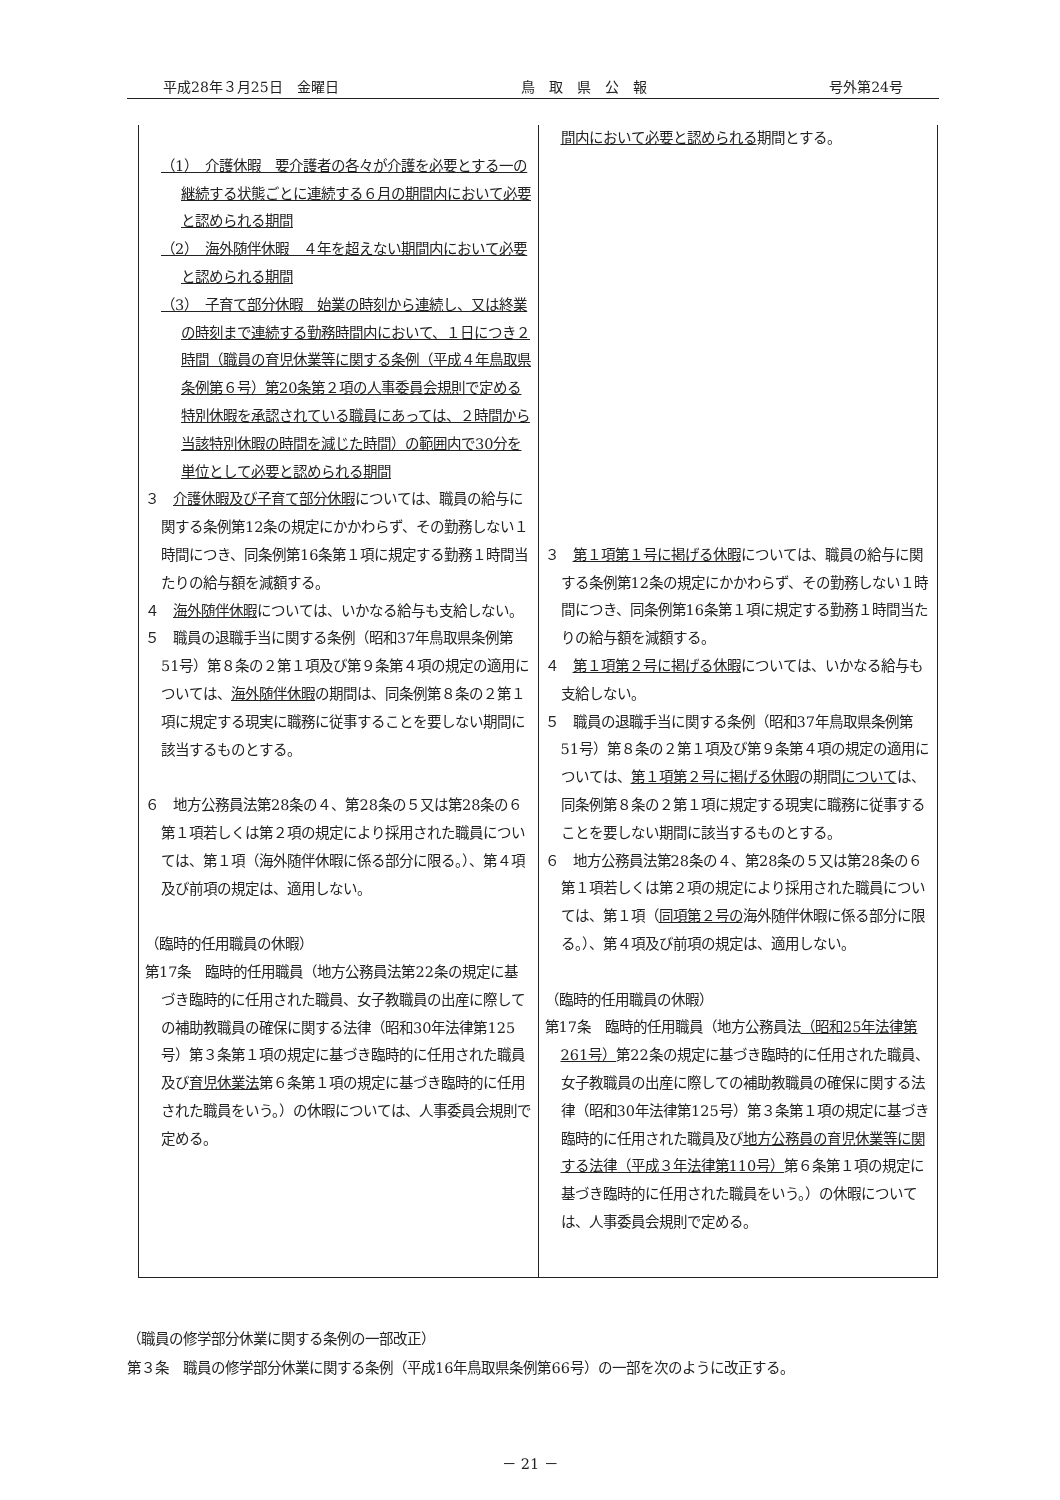平成28年３月25日　金曜日 鳥　取　県　公　報 号外第24号
| （1） 介護休暇 要介護者の各々が介護を必要とする一の継続する状態ごとに連続する６月の期間内において必要と認められる期間 （2） 海外随伴休暇 ４年を超えない期間内において必要と認められる期間 （3） 子育て部分休暇 始業の時刻から連続し、又は終業の時刻まで連続する勤務時間内において、１日につき２時間（職員の育児休業等に関する条例（平成４年鳥取県条例第６号）第20条第２項の人事委員会規則で定める特別休暇を承認されている職員にあっては、２時間から当該特別休暇の時間を減じた時間）の範囲内で30分を単位として必要と認められる期間 ３ 介護休暇及び子育て部分休暇 については、職員の給与に関する条例第12条の規定にかかわらず、その勤務しない１時間につき、同条例第16条第１項に規定する勤務１時間当たりの給与額を減額する。 ４ 海外随伴休暇 については、いかなる給与も支給しない。 ５ 職員の退職手当に関する条例（昭和37年鳥取県条例第51号）第８条の２第１項及び第９条第４項の規定の適用については、 海外随伴休暇 の期間は、同条例第８条の２第１項に規定する現実に職務に従事することを要しない期間に該当するものとする。 ６ 地方公務員法第28条の４、第28条の５又は第28条の６第１項若しくは第２項の規定により採用された職員については、第１項（海外随伴休暇に係る部分に限る。）、第４項及び前項の規定は、適用しない。 （臨時的任用職員の休暇） 第17条 臨時的任用職員（地方公務員法第22条の規定に基づき臨時的に任用された職員、女子教職員の出産に際しての補助教職員の確保に関する法律（昭和30年法律第125号）第３条第１項の規定に基づき臨時的に任用された職員及び 育児休業法 第６条第１項の規定に基づき臨時的に任用された職員をいう。）の休暇については、人事委員会規則で定める。 | 間内において必要と認められる 期間とする。 ３ 第１項第１号に掲げる休暇 については、職員の給与に関する条例第12条の規定にかかわらず、その勤務しない１時間につき、同条例第16条第１項に規定する勤務１時間当たりの給与額を減額する。 ４ 第１項第２号に掲げる休暇 については、いかなる給与も支給しない。 ５ 職員の退職手当に関する条例（昭和37年鳥取県条例第51号）第８条の２第１項及び第９条第４項の規定の適用については、 第１項第２号に掲げる休暇 の期間 について は、同条例第８条の２第１項に規定する現実に職務に従事することを要しない期間に該当するものとする。 ６ 地方公務員法第28条の４、第28条の５又は第28条の６第１項若しくは第２項の規定により採用された職員については、第１項（ 同項第２号の 海外随伴休暇に係る部分に限る。）、第４項及び前項の規定は、適用しない。 （臨時的任用職員の休暇） 第17条 臨時的任用職員（地方公務員法 （昭和25年法律第261号） 第22条の規定に基づき臨時的に任用された職員、女子教職員の出産に際しての補助教職員の確保に関する法律（昭和30年法律第125号）第３条第１項の規定に基づき臨時的に任用された職員及び 地方公務員の育児休業等に関する法律（平成３年法律第110号） 第６条第１項の規定に基づき臨時的に任用された職員をいう。）の休暇については、人事委員会規則で定める。 |
（職員の修学部分休業に関する条例の一部改正）
第３条　職員の修学部分休業に関する条例（平成16年鳥取県条例第66号）の一部を次のように改正する。
－ 21 －